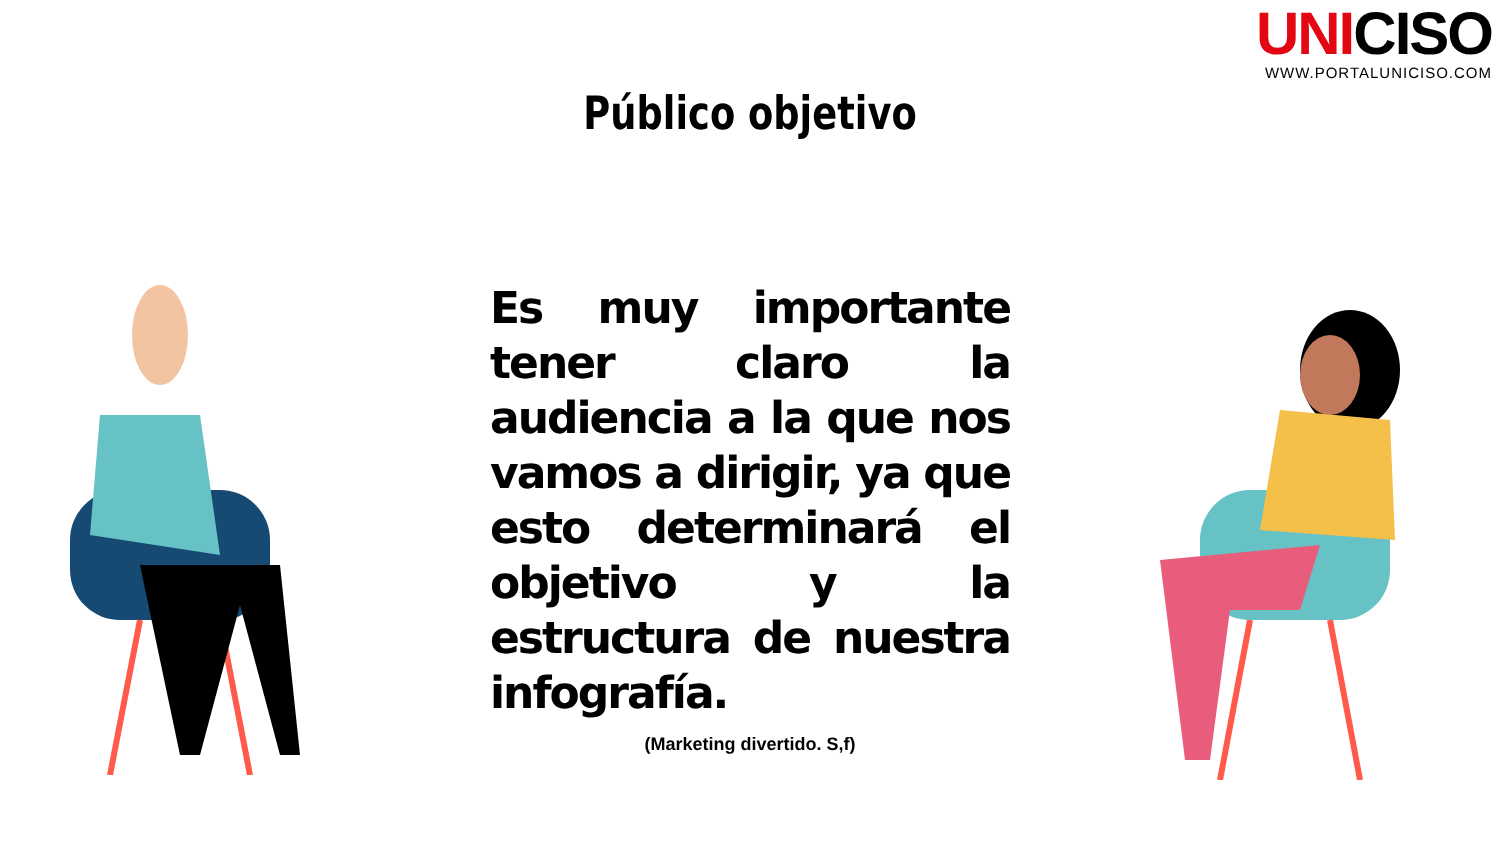UNICISO
WWW.PORTALUNICISO.COM
Público objetivo
Es muy importante tener claro la audiencia a la que nos vamos a dirigir, ya que esto determinará el objetivo y la estructura de nuestra infografía.
(Marketing divertido. S,f)